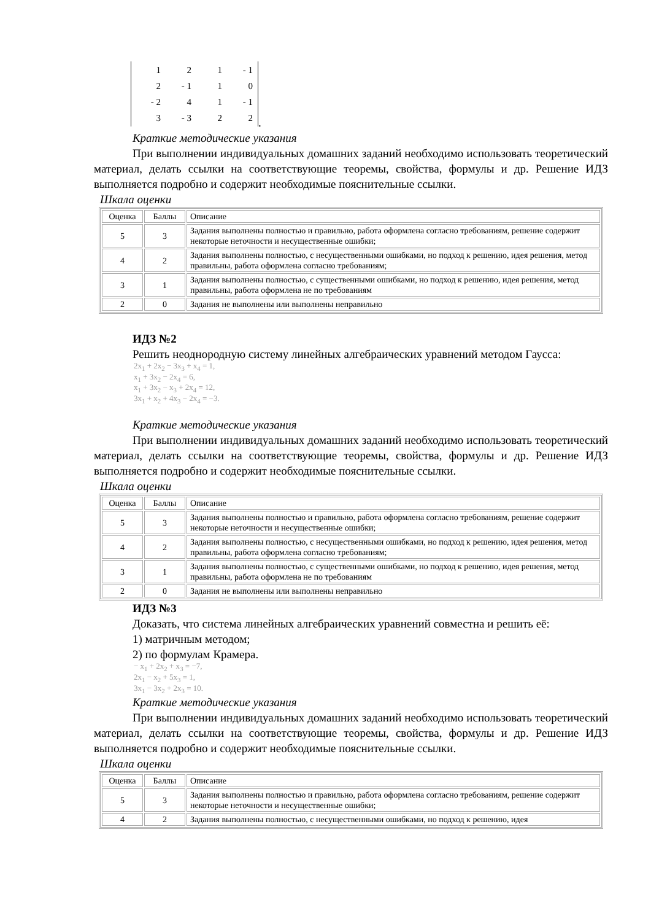| 1 | 2 | 1 | - 1 |
| 2 | - 1 | 1 | 0 |
| - 2 | 4 | 1 | - 1 |
| 3 | - 3 | 2 | 2 |
.
Краткие методические указания
При выполнении индивидуальных домашних заданий необходимо использовать теоретический материал, делать ссылки на соответствующие теоремы, свойства, формулы и др. Решение ИДЗ выполняется подробно и содержит необходимые пояснительные ссылки.
Шкала оценки
| Оценка | Баллы | Описание |
| 5 | 3 | Задания выполнены полностью и правильно, работа оформлена согласно требованиям, решение содержит некоторые неточности и несущественные ошибки; |
| 4 | 2 | Задания выполнены полностью, с несущественными ошибками, но подход к решению, идея решения, метод правильны, работа оформлена согласно требованиям; |
| 3 | 1 | Задания выполнены полностью, с существенными ошибками, но подход к решению, идея решения, метод правильны, работа оформлена не по требованиям |
| 2 | 0 | Задания не выполнены или выполнены неправильно |
ИДЗ №2
Решить неоднородную систему линейных алгебраических уравнений методом Гаусса:
2x<sub>1</sub> + 2x<sub>2</sub> − 3x<sub>3</sub> + x<sub>4</sub> = 1,
x<sub>1</sub> + 3x<sub>2</sub> − 2x<sub>4</sub> = 6,
x<sub>1</sub> + 3x<sub>2</sub> − x<sub>3</sub> + 2x<sub>4</sub> = 12,
3x<sub>1</sub> + x<sub>2</sub> + 4x<sub>3</sub> − 2x<sub>4</sub> = −3.
Краткие методические указания
При выполнении индивидуальных домашних заданий необходимо использовать теоретический материал, делать ссылки на соответствующие теоремы, свойства, формулы и др. Решение ИДЗ выполняется подробно и содержит необходимые пояснительные ссылки.
Шкала оценки
| Оценка | Баллы | Описание |
| 5 | 3 | Задания выполнены полностью и правильно, работа оформлена согласно требованиям, решение содержит некоторые неточности и несущественные ошибки; |
| 4 | 2 | Задания выполнены полностью, с несущественными ошибками, но подход к решению, идея решения, метод правильны, работа оформлена согласно требованиям; |
| 3 | 1 | Задания выполнены полностью, с существенными ошибками, но подход к решению, идея решения, метод правильны, работа оформлена не по требованиям |
| 2 | 0 | Задания не выполнены или выполнены неправильно |
ИДЗ №3
Доказать, что система линейных алгебраических уравнений совместна и решить её:
1) матричным методом;
2) по формулам Крамера.
− x<sub>1</sub> + 2x<sub>2</sub> + x<sub>3</sub> = −7,
2x<sub>1</sub> − x<sub>2</sub> + 5x<sub>3</sub> = 1,
3x<sub>1</sub> − 3x<sub>2</sub> + 2x<sub>3</sub> = 10.
Краткие методические указания
При выполнении индивидуальных домашних заданий необходимо использовать теоретический материал, делать ссылки на соответствующие теоремы, свойства, формулы и др. Решение ИДЗ выполняется подробно и содержит необходимые пояснительные ссылки.
Шкала оценки
| Оценка | Баллы | Описание |
| 5 | 3 | Задания выполнены полностью и правильно, работа оформлена согласно требованиям, решение содержит некоторые неточности и несущественные ошибки; |
| 4 | 2 | Задания выполнены полностью, с несущественными ошибками, но подход к решению, идея |